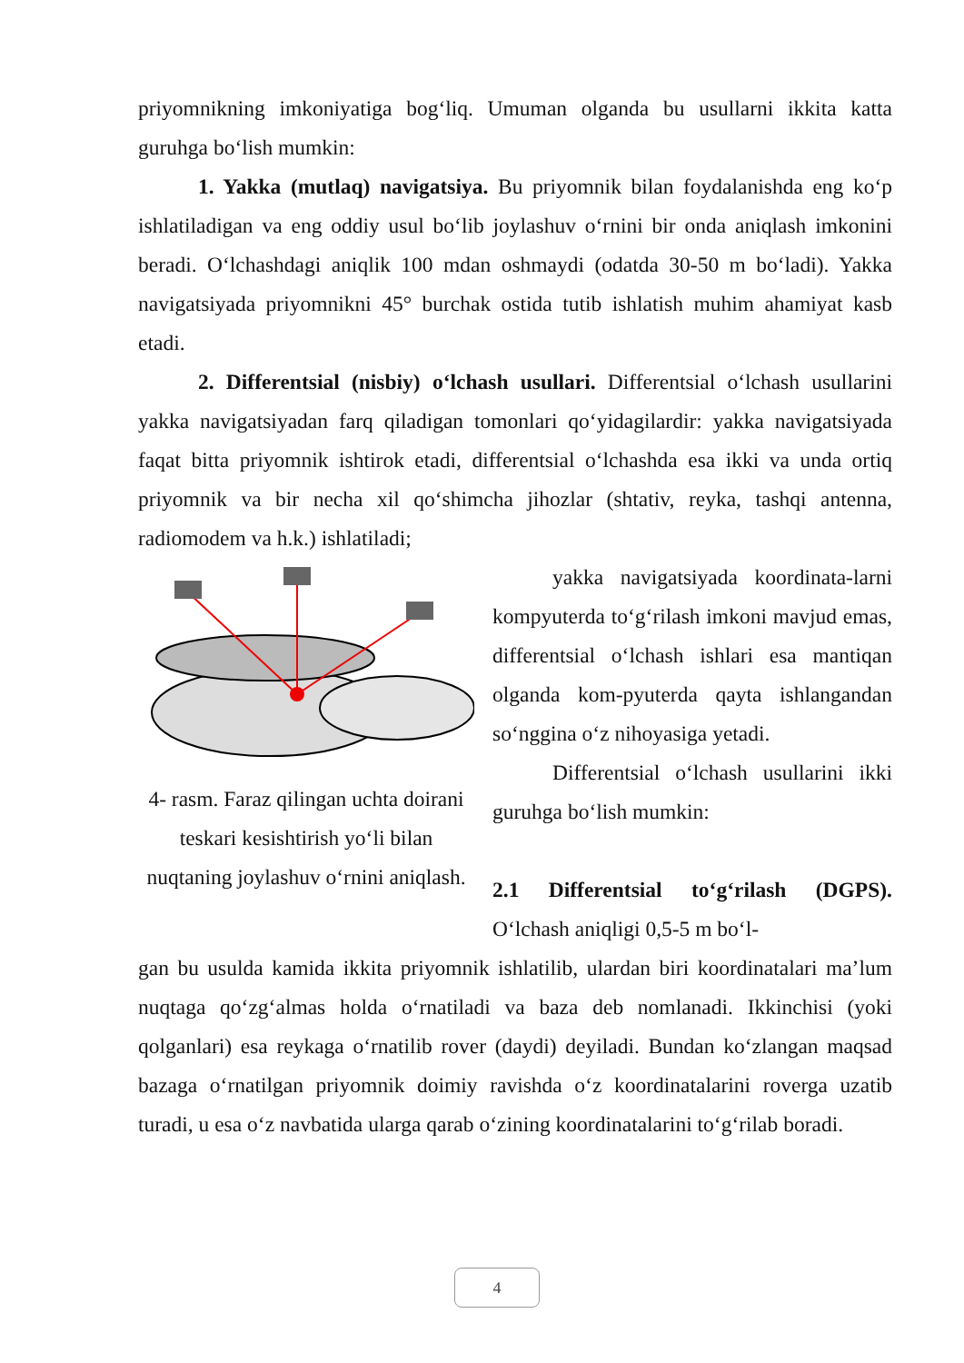priyomnikning imkoniyatiga bog‘liq. Umuman olganda bu usullarni ikkita katta guruhga bo‘lish mumkin:
1. Yakka (mutlaq) navigatsiya. Bu priyomnik bilan foydalanishda eng ko‘p ishlatiladigan va eng oddiy usul bo‘lib joylashuv o‘rnini bir onda aniqlash imkonini beradi. O‘lchashdagi aniqlik 100 mdan oshmaydi (odatda 30-50 m bo‘ladi). Yakka navigatsiyada priyomnikni 45° burchak ostida tutib ishlatish muhim ahamiyat kasb etadi.
2. Differentsial (nisbiy) o‘lchash usullari. Differentsial o‘lchash usullarini yakka navigatsiyadan farq qiladigan tomonlari qo‘yidagilardir: yakka navigatsiyada faqat bitta priyomnik ishtirok etadi, differentsial o‘lchashda esa ikki va unda ortiq priyomnik va bir necha xil qo‘shimcha jihozlar (shtativ, reyka, tashqi antenna, radiomodem va h.k.) ishlatiladi;
4- rasm. Faraz qilingan uchta doirani teskari kesishtirish yo‘li bilan nuqtaning joylashuv o‘rnini aniqlash.
yakka navigatsiyada koordinata-larni kompyuterda to‘g‘rilash imkoni mavjud emas, differentsial o‘lchash ishlari esa mantiqan olganda kom-pyuterda qayta ishlangandan so‘nggina o‘z nihoyasiga yetadi.
Differentsial o‘lchash usullarini ikki guruhga bo‘lish mumkin:
2.1 Differentsial to‘g‘rilash (DGPS). O‘lchash aniqligi 0,5-5 m bo‘l-
gan bu usulda kamida ikkita priyomnik ishlatilib, ulardan biri koordinatalari ma’lum nuqtaga qo‘zg‘almas holda o‘rnatiladi va baza deb nomlanadi. Ikkinchisi (yoki qolganlari) esa reykaga o‘rnatilib rover (daydi) deyiladi. Bundan ko‘zlangan maqsad bazaga o‘rnatilgan priyomnik doimiy ravishda o‘z koordinatalarini roverga uzatib turadi, u esa o‘z navbatida ularga qarab o‘zining koordinatalarini to‘g‘rilab boradi.
4